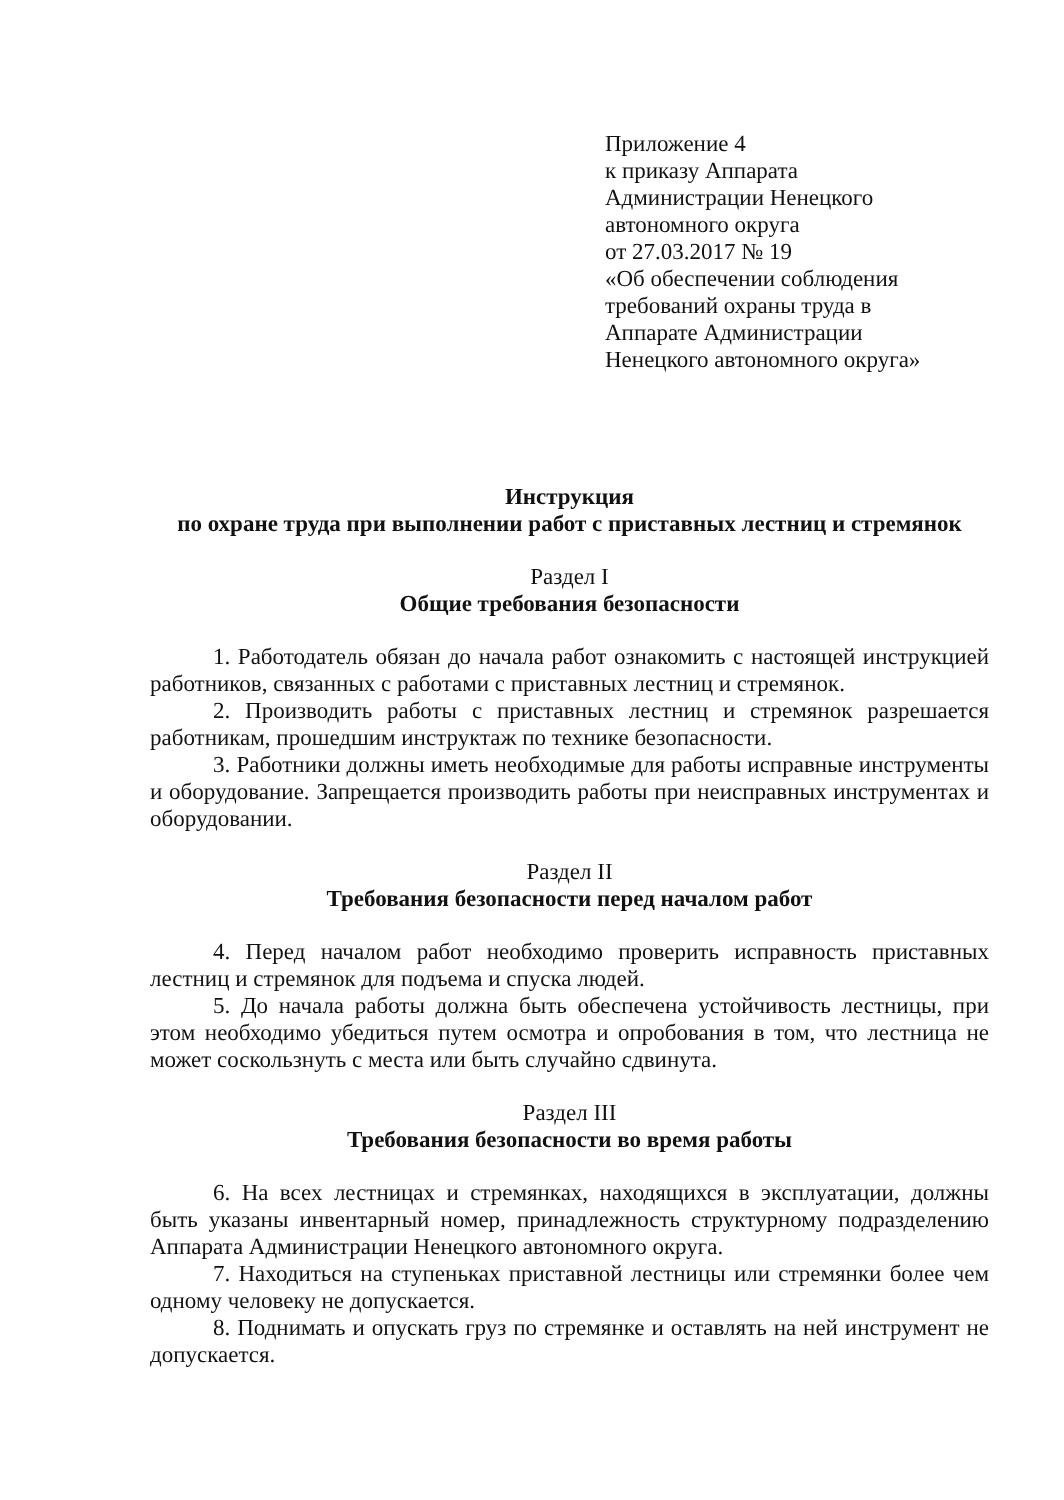Приложение 4
к приказу Аппарата
Администрации Ненецкого
автономного округа
от 27.03.2017 № 19
«Об обеспечении соблюдения
требований охраны труда в
Аппарате Администрации
Ненецкого автономного округа»
Инструкция
по охране труда при выполнении работ с приставных лестниц и стремянок
Раздел I
Общие требования безопасности
1. Работодатель обязан до начала работ ознакомить с настоящей инструкцией работников, связанных с работами с приставных лестниц и стремянок.
2. Производить работы с приставных лестниц и стремянок разрешается работникам, прошедшим инструктаж по технике безопасности.
3. Работники должны иметь необходимые для работы исправные инструменты и оборудование. Запрещается производить работы при неисправных инструментах и оборудовании.
Раздел II
Требования безопасности перед началом работ
4. Перед началом работ необходимо проверить исправность приставных лестниц и стремянок для подъема и спуска людей.
5. До начала работы должна быть обеспечена устойчивость лестницы, при этом необходимо убедиться путем осмотра и опробования в том, что лестница не может соскользнуть с места или быть случайно сдвинута.
Раздел III
Требования безопасности во время работы
6. На всех лестницах и стремянках, находящихся в эксплуатации, должны быть указаны инвентарный номер, принадлежность структурному подразделению Аппарата Администрации Ненецкого автономного округа.
7. Находиться на ступеньках приставной лестницы или стремянки более чем одному человеку не допускается.
8. Поднимать и опускать груз по стремянке и оставлять на ней инструмент не допускается.